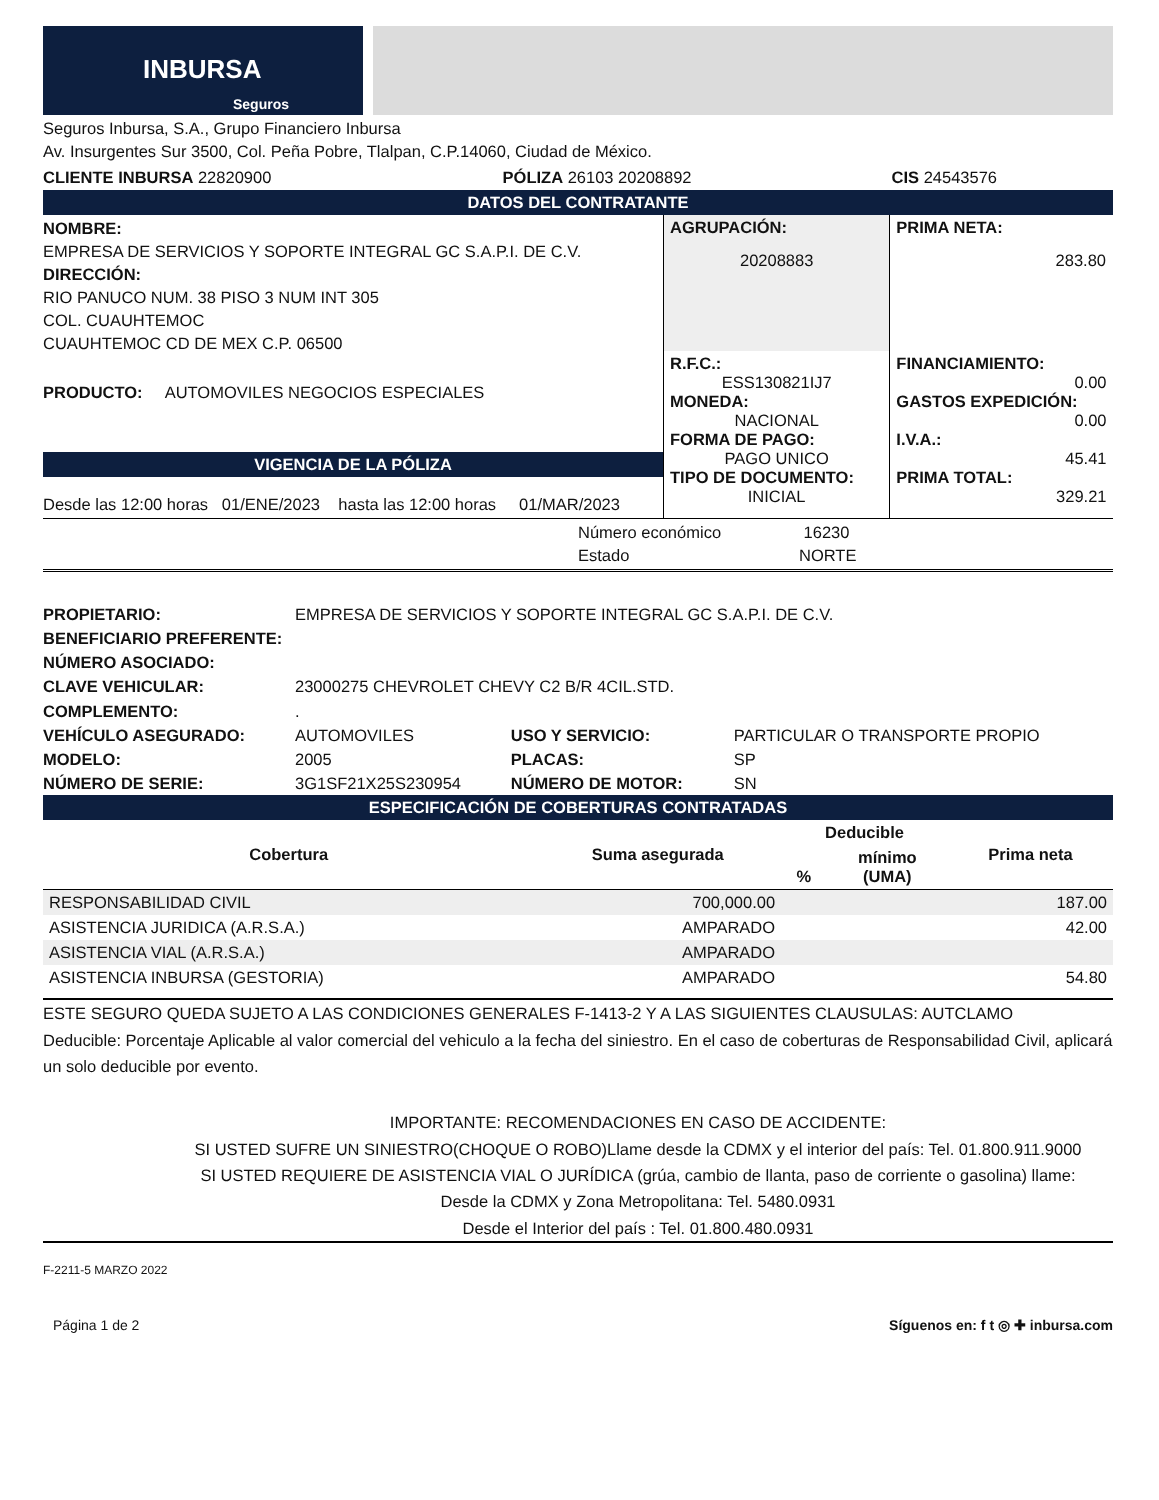INBURSA
Seguros
Seguros Inbursa, S.A., Grupo Financiero Inbursa
Av. Insurgentes Sur 3500, Col. Peña Pobre, Tlalpan, C.P.14060, Ciudad de México.
| CLIENTE INBURSA 22820900 | PÓLIZA 26103 20208892 | CIS 24543576 |
DATOS DEL CONTRATANTE
NOMBRE:
EMPRESA DE SERVICIOS Y SOPORTE INTEGRAL GC S.A.P.I. DE C.V.
DIRECCIÓN:
RIO PANUCO NUM. 38 PISO 3 NUM INT 305
COL. CUAUHTEMOC
CUAUHTEMOC CD DE MEX C.P. 06500
PRODUCTO: AUTOMOVILES NEGOCIOS ESPECIALES
VIGENCIA DE LA PÓLIZA
Desde las 12:00 horas 01/ENE/2023 hasta las 12:00 horas 01/MAR/2023
| AGRUPACIÓN: 20208883 | PRIMA NETA: 283.80 |
| R.F.C.: ESS130821IJ7 MONEDA: NACIONAL FORMA DE PAGO: PAGO UNICO TIPO DE DOCUMENTO: INICIAL | FINANCIAMIENTO: 0.00 GASTOS EXPEDICIÓN: 0.00 I.V.A.: 45.41 PRIMA TOTAL: 329.21 |
Número económico 16230
Estado NORTE
| PROPIETARIO: | EMPRESA DE SERVICIOS Y SOPORTE INTEGRAL GC S.A.P.I. DE C.V. | | |
| BENEFICIARIO PREFERENTE: | | | |
| NÚMERO ASOCIADO: | | | |
| CLAVE VEHICULAR: | 23000275 CHEVROLET CHEVY C2 B/R 4CIL.STD. | | |
| COMPLEMENTO: | . | | |
| VEHÍCULO ASEGURADO: | AUTOMOVILES | USO Y SERVICIO: | PARTICULAR O TRANSPORTE PROPIO |
| MODELO: | 2005 | PLACAS: | SP |
| NÚMERO DE SERIE: | 3G1SF21X25S230954 | NÚMERO DE MOTOR: | SN |
ESPECIFICACIÓN DE COBERTURAS CONTRATADAS
| Cobertura | Suma asegurada | Deducible | | Prima neta |
| --- | --- | --- | --- | --- |
| | | % | mínimo (UMA) | |
| RESPONSABILIDAD CIVIL | 700,000.00 | | | 187.00 |
| ASISTENCIA JURIDICA (A.R.S.A.) | AMPARADO | | | 42.00 |
| ASISTENCIA VIAL (A.R.S.A.) | AMPARADO | | | |
| ASISTENCIA INBURSA (GESTORIA) | AMPARADO | | | 54.80 |
ESTE SEGURO QUEDA SUJETO A LAS CONDICIONES GENERALES F-1413-2 Y A LAS SIGUIENTES CLAUSULAS: AUTCLAMO
Deducible: Porcentaje Aplicable al valor comercial del vehiculo a la fecha del siniestro. En el caso de coberturas de Responsabilidad Civil, aplicará un solo deducible por evento.
IMPORTANTE: RECOMENDACIONES EN CASO DE ACCIDENTE:
SI USTED SUFRE UN SINIESTRO(CHOQUE O ROBO)Llame desde la CDMX y el interior del país: Tel. 01.800.911.9000
SI USTED REQUIERE DE ASISTENCIA VIAL O JURÍDICA (grúa, cambio de llanta, paso de corriente o gasolina) llame:
Desde la CDMX y Zona Metropolitana: Tel. 5480.0931
Desde el Interior del país : Tel. 01.800.480.0931
F-2211-5 MARZO 2022
Página 1 de 2 Síguenos en: f t ◎ ✚ inbursa.com